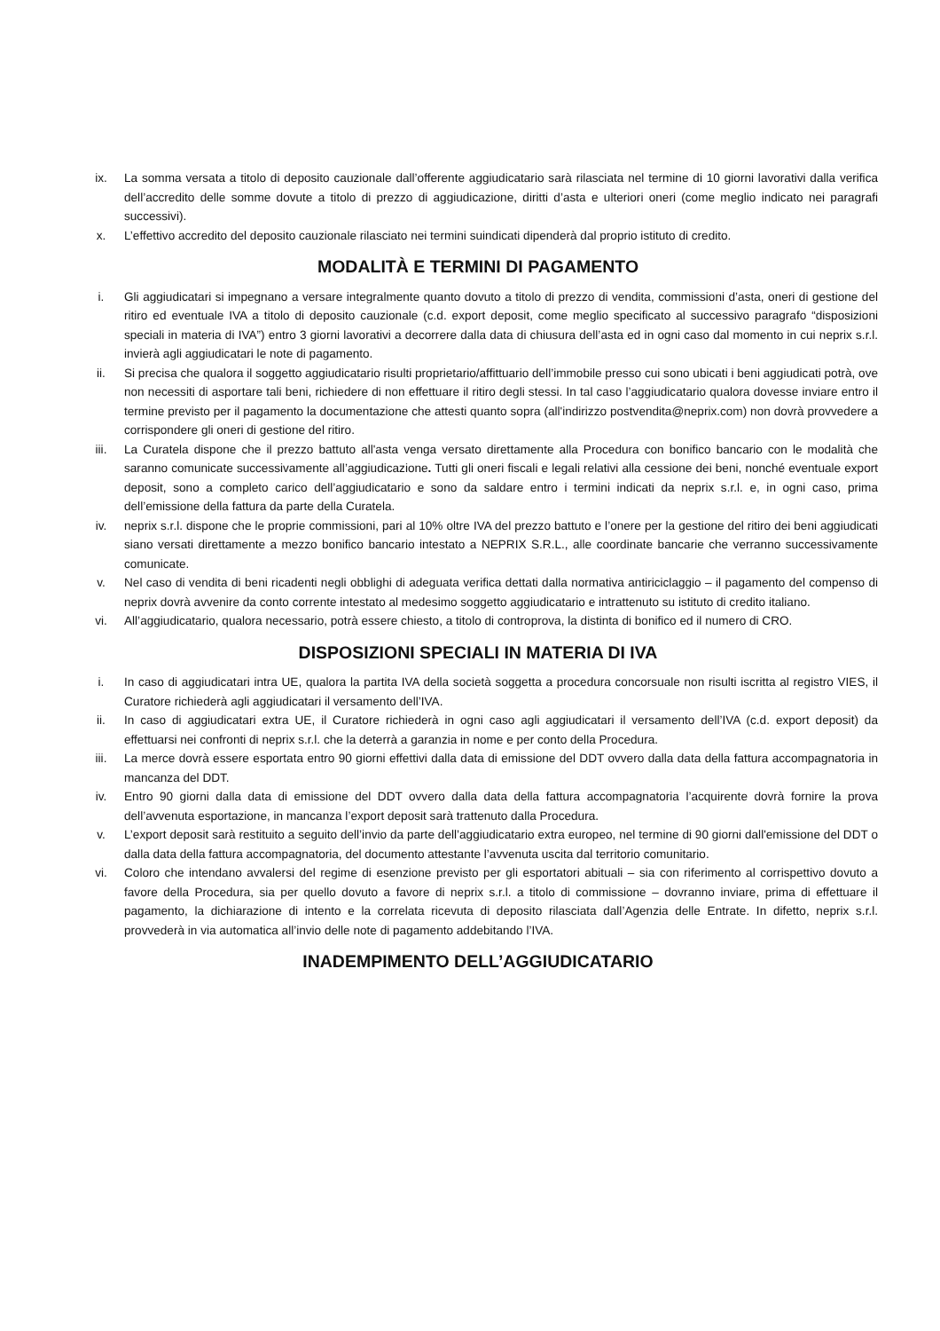ix. La somma versata a titolo di deposito cauzionale dall’offerente aggiudicatario sarà rilasciata nel termine di 10 giorni lavorativi dalla verifica dell’accredito delle somme dovute a titolo di prezzo di aggiudicazione, diritti d’asta e ulteriori oneri (come meglio indicato nei paragrafi successivi).
x. L’effettivo accredito del deposito cauzionale rilasciato nei termini suindicati dipenderà dal proprio istituto di credito.
MODALITÀ E TERMINI DI PAGAMENTO
i. Gli aggiudicatari si impegnano a versare integralmente quanto dovuto a titolo di prezzo di vendita, commissioni d’asta, oneri di gestione del ritiro ed eventuale IVA a titolo di deposito cauzionale (c.d. export deposit, come meglio specificato al successivo paragrafo “disposizioni speciali in materia di IVA”) entro 3 giorni lavorativi a decorrere dalla data di chiusura dell’asta ed in ogni caso dal momento in cui neprix s.r.l. invierà agli aggiudicatari le note di pagamento.
ii. Si precisa che qualora il soggetto aggiudicatario risulti proprietario/affittuario dell’immobile presso cui sono ubicati i beni aggiudicati potrà, ove non necessiti di asportare tali beni, richiedere di non effettuare il ritiro degli stessi. In tal caso l’aggiudicatario qualora dovesse inviare entro il termine previsto per il pagamento la documentazione che attesti quanto sopra (all'indirizzo postvendita@neprix.com) non dovrà provvedere a corrispondere gli oneri di gestione del ritiro.
iii. La Curatela dispone che il prezzo battuto all'asta venga versato direttamente alla Procedura con bonifico bancario con le modalità che saranno comunicate successivamente all’aggiudicazione. Tutti gli oneri fiscali e legali relativi alla cessione dei beni, nonché eventuale export deposit, sono a completo carico dell’aggiudicatario e sono da saldare entro i termini indicati da neprix s.r.l. e, in ogni caso, prima dell’emissione della fattura da parte della Curatela.
iv. neprix s.r.l. dispone che le proprie commissioni, pari al 10% oltre IVA del prezzo battuto e l’onere per la gestione del ritiro dei beni aggiudicati siano versati direttamente a mezzo bonifico bancario intestato a NEPRIX S.R.L., alle coordinate bancarie che verranno successivamente comunicate.
v. Nel caso di vendita di beni ricadenti negli obblighi di adeguata verifica dettati dalla normativa antiriciclaggio – il pagamento del compenso di neprix dovrà avvenire da conto corrente intestato al medesimo soggetto aggiudicatario e intrattenuto su istituto di credito italiano.
vi. All’aggiudicatario, qualora necessario, potrà essere chiesto, a titolo di controprova, la distinta di bonifico ed il numero di CRO.
DISPOSIZIONI SPECIALI IN MATERIA DI IVA
i. In caso di aggiudicatari intra UE, qualora la partita IVA della società soggetta a procedura concorsuale non risulti iscritta al registro VIES, il Curatore richiederà agli aggiudicatari il versamento dell’IVA.
ii. In caso di aggiudicatari extra UE, il Curatore richiederà in ogni caso agli aggiudicatari il versamento dell’IVA (c.d. export deposit) da effettuarsi nei confronti di neprix s.r.l. che la deterrà a garanzia in nome e per conto della Procedura.
iii. La merce dovrà essere esportata entro 90 giorni effettivi dalla data di emissione del DDT ovvero dalla data della fattura accompagnatoria in mancanza del DDT.
iv. Entro 90 giorni dalla data di emissione del DDT ovvero dalla data della fattura accompagnatoria l’acquirente dovrà fornire la prova dell’avvenuta esportazione, in mancanza l’export deposit sarà trattenuto dalla Procedura.
v. L’export deposit sarà restituito a seguito dell’invio da parte dell’aggiudicatario extra europeo, nel termine di 90 giorni dall'emissione del DDT o dalla data della fattura accompagnatoria, del documento attestante l’avvenuta uscita dal territorio comunitario.
vi. Coloro che intendano avvalersi del regime di esenzione previsto per gli esportatori abituali – sia con riferimento al corrispettivo dovuto a favore della Procedura, sia per quello dovuto a favore di neprix s.r.l. a titolo di commissione – dovranno inviare, prima di effettuare il pagamento, la dichiarazione di intento e la correlata ricevuta di deposito rilasciata dall’Agenzia delle Entrate. In difetto, neprix s.r.l. provvederà in via automatica all’invio delle note di pagamento addebitando l’IVA.
INADEMPIMENTO DELL’AGGIUDICATARIO